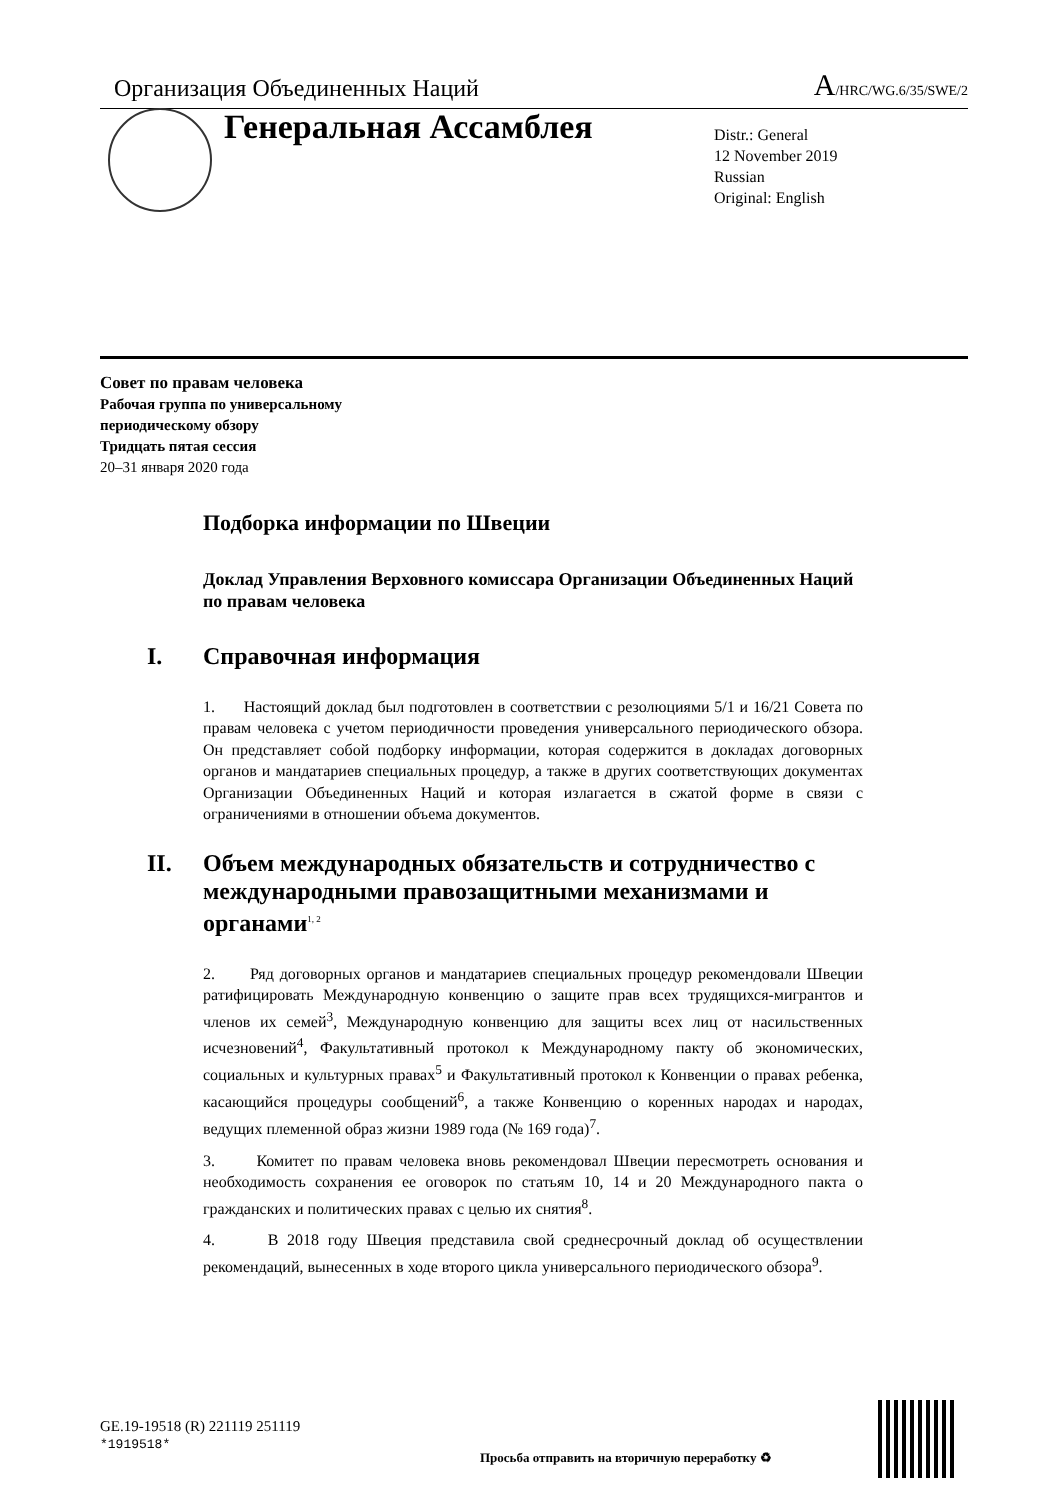Организация Объединенных Наций
A/HRC/WG.6/35/SWE/2
Генеральная Ассамблея
Distr.: General
12 November 2019
Russian
Original: English
Совет по правам человека
Рабочая группа по универсальному
периодическому обзору
Тридцать пятая сессия
20–31 января 2020 года
Подборка информации по Швеции
Доклад Управления Верховного комиссара Организации Объединенных Наций по правам человека
I. Справочная информация
1. Настоящий доклад был подготовлен в соответствии с резолюциями 5/1 и 16/21 Совета по правам человека с учетом периодичности проведения универсального периодического обзора. Он представляет собой подборку информации, которая содержится в докладах договорных органов и мандатариев специальных процедур, а также в других соответствующих документах Организации Объединенных Наций и которая излагается в сжатой форме в связи с ограничениями в отношении объема документов.
II. Объем международных обязательств и сотрудничество с международными правозащитными механизмами и органами<sup>1, 2</sup>
2. Ряд договорных органов и мандатариев специальных процедур рекомендовали Швеции ратифицировать Международную конвенцию о защите прав всех трудящихся-мигрантов и членов их семей<sup>3</sup>, Международную конвенцию для защиты всех лиц от насильственных исчезновений<sup>4</sup>, Факультативный протокол к Международному пакту об экономических, социальных и культурных правах<sup>5</sup> и Факультативный протокол к Конвенции о правах ребенка, касающийся процедуры сообщений<sup>6</sup>, а также Конвенцию о коренных народах и народах, ведущих племенной образ жизни 1989 года (№ 169 года)<sup>7</sup>.
3. Комитет по правам человека вновь рекомендовал Швеции пересмотреть основания и необходимость сохранения ее оговорок по статьям 10, 14 и 20 Международного пакта о гражданских и политических правах с целью их снятия<sup>8</sup>.
4. В 2018 году Швеция представила свой среднесрочный доклад об осуществлении рекомендаций, вынесенных в ходе второго цикла универсального периодического обзора<sup>9</sup>.
GE.19-19518 (R) 221119 251119
*1919518*
Просьба отправить на вторичную переработку ♻